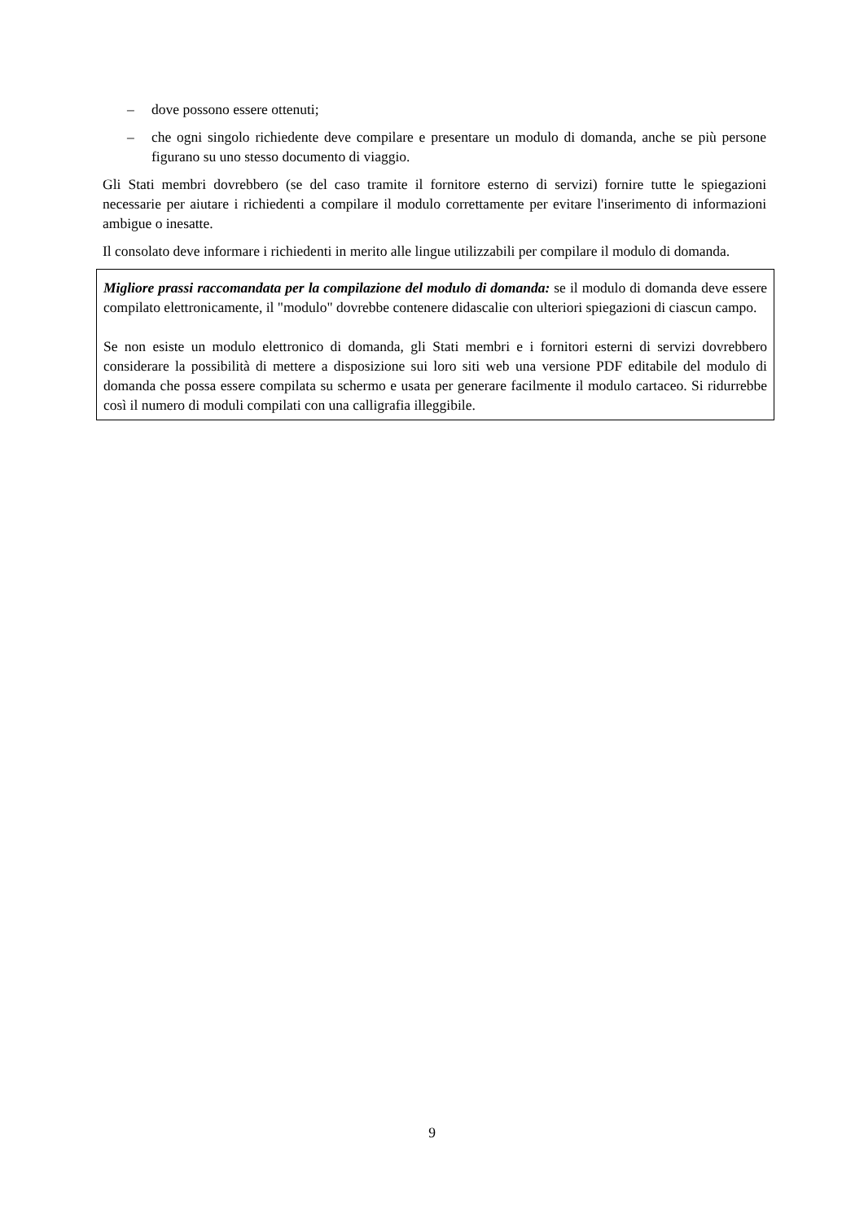– dove possono essere ottenuti;
– che ogni singolo richiedente deve compilare e presentare un modulo di domanda, anche se più persone figurano su uno stesso documento di viaggio.
Gli Stati membri dovrebbero (se del caso tramite il fornitore esterno di servizi) fornire tutte le spiegazioni necessarie per aiutare i richiedenti a compilare il modulo correttamente per evitare l'inserimento di informazioni ambigue o inesatte.
Il consolato deve informare i richiedenti in merito alle lingue utilizzabili per compilare il modulo di domanda.
Migliore prassi raccomandata per la compilazione del modulo di domanda: se il modulo di domanda deve essere compilato elettronicamente, il "modulo" dovrebbe contenere didascalie con ulteriori spiegazioni di ciascun campo.
Se non esiste un modulo elettronico di domanda, gli Stati membri e i fornitori esterni di servizi dovrebbero considerare la possibilità di mettere a disposizione sui loro siti web una versione PDF editabile del modulo di domanda che possa essere compilata su schermo e usata per generare facilmente il modulo cartaceo. Si ridurrebbe così il numero di moduli compilati con una calligrafia illeggibile.
9